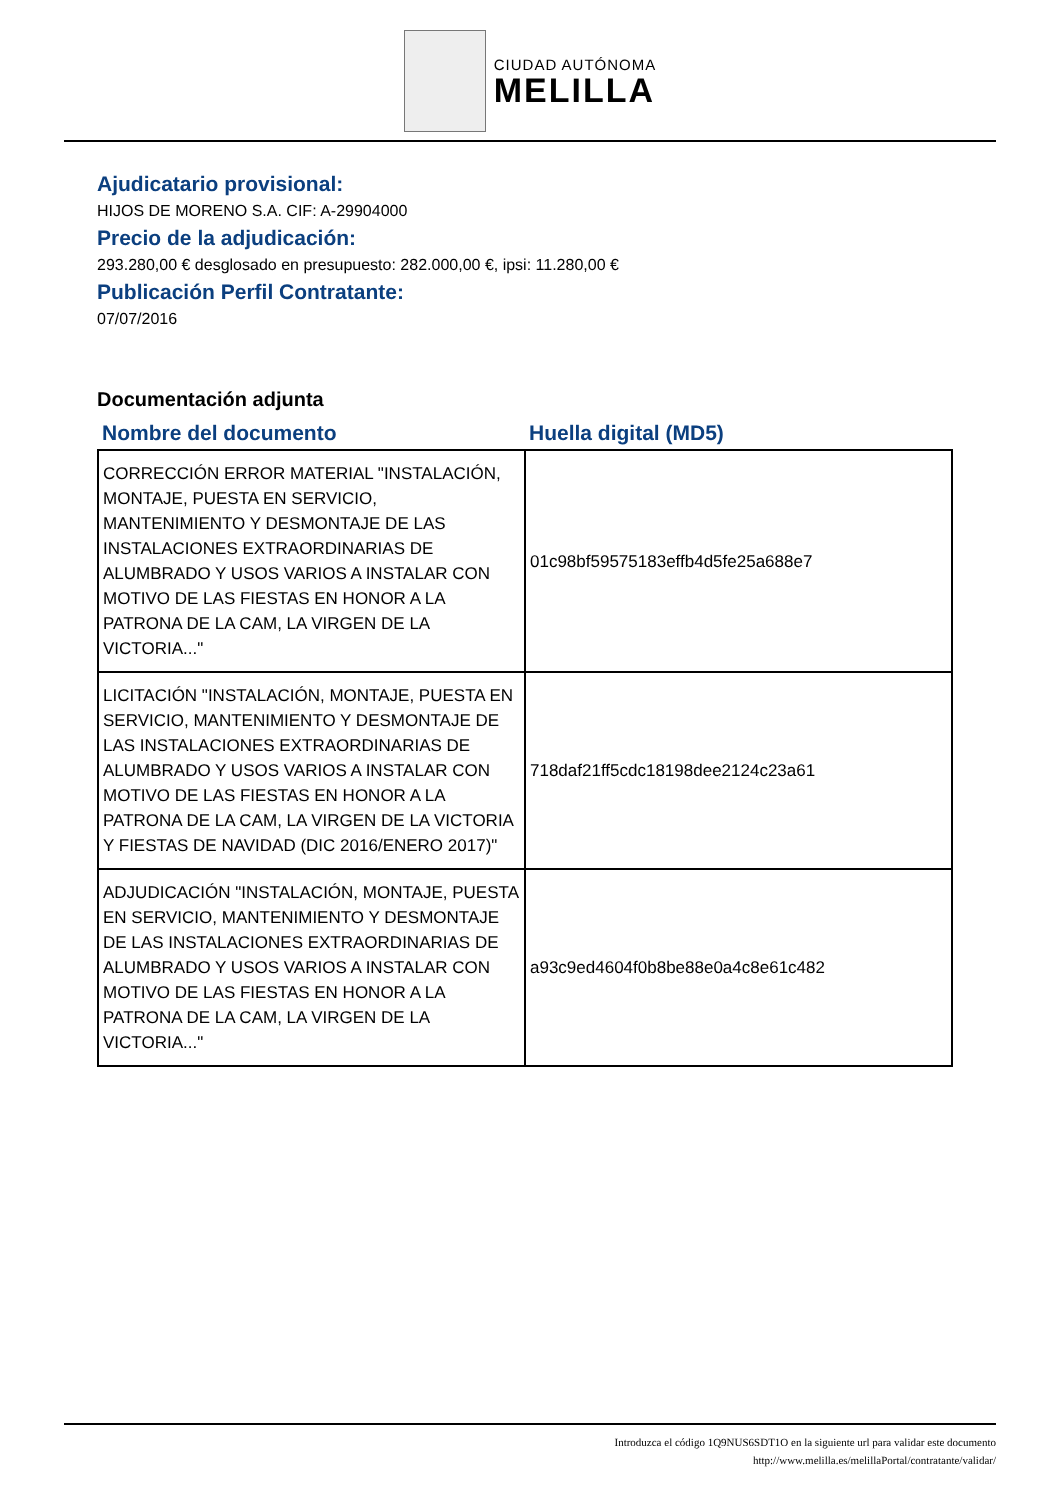CIUDAD AUTÓNOMA
MELILLA
Ajudicatario provisional:
HIJOS DE MORENO S.A. CIF: A-29904000
Precio de la adjudicación:
293.280,00 € desglosado en presupuesto: 282.000,00 €, ipsi: 11.280,00 €
Publicación Perfil Contratante:
07/07/2016
Documentación adjunta
| Nombre del documento | Huella digital (MD5) |
| --- | --- |
| CORRECCIÓN ERROR MATERIAL "INSTALACIÓN, MONTAJE, PUESTA EN SERVICIO, MANTENIMIENTO Y DESMONTAJE DE LAS INSTALACIONES EXTRAORDINARIAS DE ALUMBRADO Y USOS VARIOS A INSTALAR CON MOTIVO DE LAS FIESTAS EN HONOR A LA PATRONA DE LA CAM, LA VIRGEN DE LA VICTORIA..." | 01c98bf59575183effb4d5fe25a688e7 |
| LICITACIÓN "INSTALACIÓN, MONTAJE, PUESTA EN SERVICIO, MANTENIMIENTO Y DESMONTAJE DE LAS INSTALACIONES EXTRAORDINARIAS DE ALUMBRADO Y USOS VARIOS A INSTALAR CON MOTIVO DE LAS FIESTAS EN HONOR A LA PATRONA DE LA CAM, LA VIRGEN DE LA VICTORIA Y FIESTAS DE NAVIDAD (DIC 2016/ENERO 2017)" | 718daf21ff5cdc18198dee2124c23a61 |
| ADJUDICACIÓN "INSTALACIÓN, MONTAJE, PUESTA EN SERVICIO, MANTENIMIENTO Y DESMONTAJE DE LAS INSTALACIONES EXTRAORDINARIAS DE ALUMBRADO Y USOS VARIOS A INSTALAR CON MOTIVO DE LAS FIESTAS EN HONOR A LA PATRONA DE LA CAM, LA VIRGEN DE LA VICTORIA..." | a93c9ed4604f0b8be88e0a4c8e61c482 |
Introduzca el código 1Q9NUS6SDT1O en la siguiente url para validar este documento
http://www.melilla.es/melillaPortal/contratante/validar/